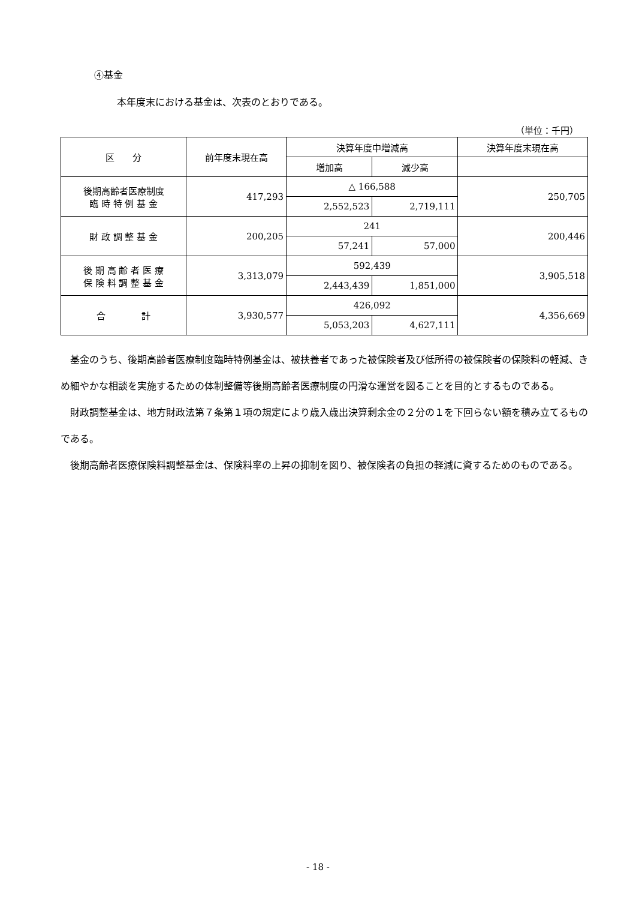④基金
本年度末における基金は、次表のとおりである。
（単位：千円）
| 区 分 | 前年度末現在高 | 決算年度中増減高 | | 決算年度末現在高 |
| --- | --- | --- | --- | --- |
| | | 増加高 | 減少高 | |
| 後期高齢者医療制度 臨 時 特 例 基 金 | 417,293 | △ 166,588 | | 250,705 |
| | | 2,552,523 | 2,719,111 | |
| 財 政 調 整 基 金 | 200,205 | 241 | | 200,446 |
| | | 57,241 | 57,000 | |
| 後 期 高 齢 者 医 療 保 険 料 調 整 基 金 | 3,313,079 | 592,439 | | 3,905,518 |
| | | 2,443,439 | 1,851,000 | |
| 合 計 | 3,930,577 | 426,092 | | 4,356,669 |
| | | 5,053,203 | 4,627,111 | |
基金のうち、後期高齢者医療制度臨時特例基金は、被扶養者であった被保険者及び低所得の被保険者の保険料の軽減、きめ細やかな相談を実施するための体制整備等後期高齢者医療制度の円滑な運営を図ることを目的とするものである。
財政調整基金は、地方財政法第７条第１項の規定により歳入歳出決算剰余金の２分の１を下回らない額を積み立てるものである。
後期高齢者医療保険料調整基金は、保険料率の上昇の抑制を図り、被保険者の負担の軽減に資するためのものである。
- 18 -